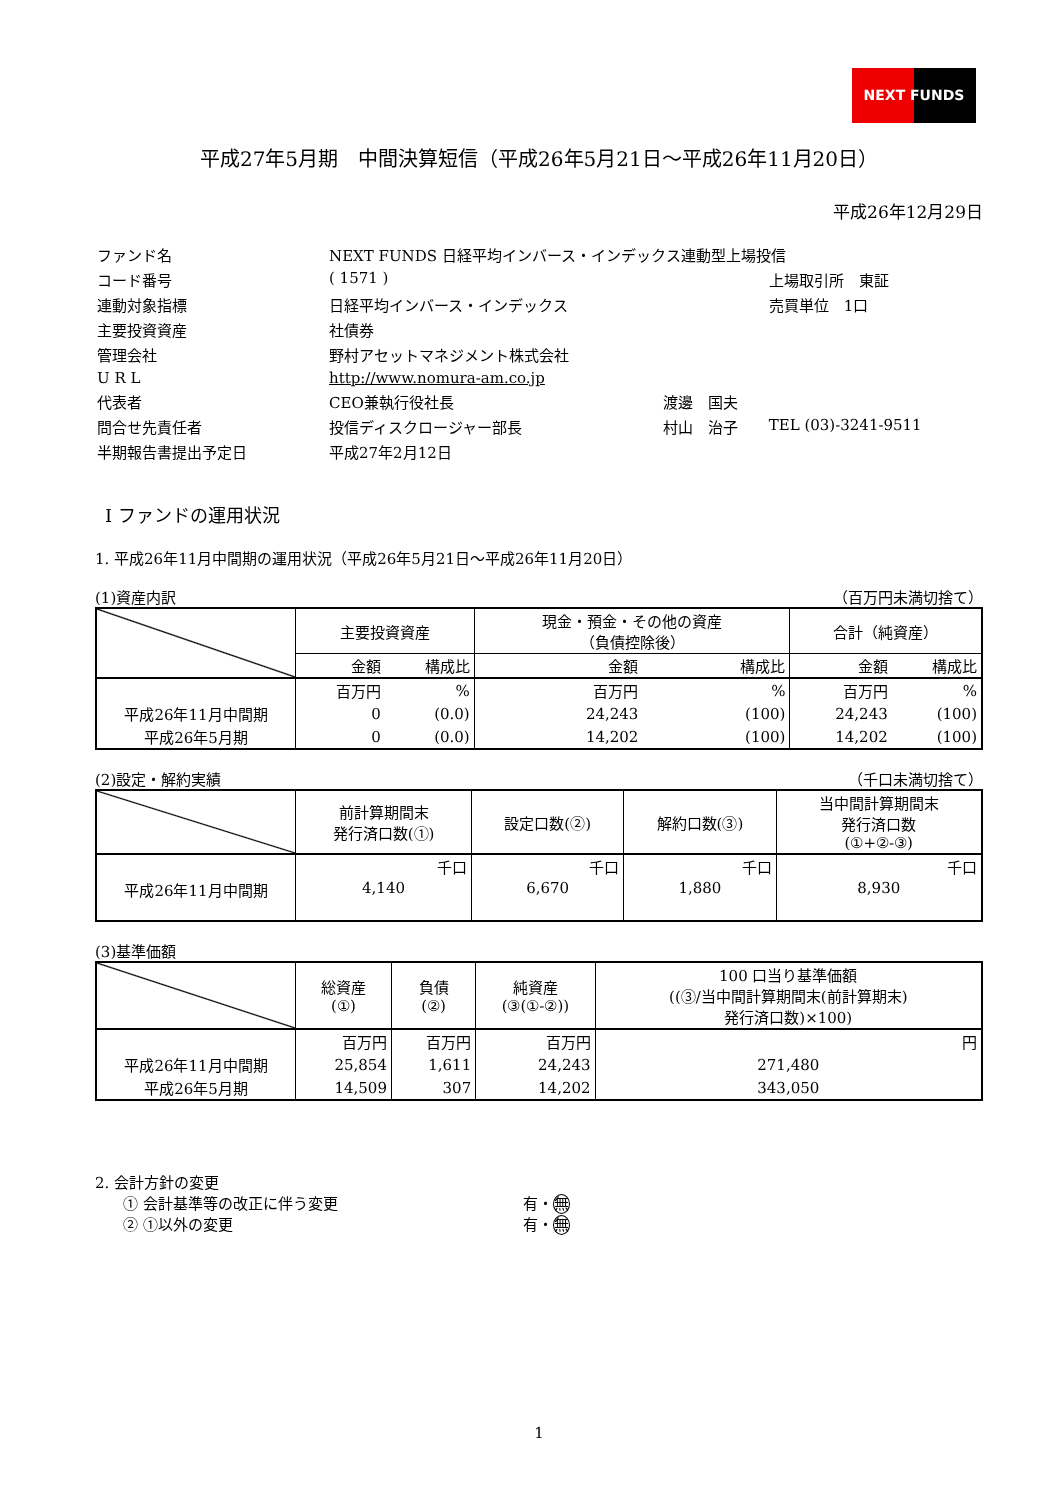NEXT FUNDS
平成27年5月期　中間決算短信（平成26年5月21日～平成26年11月20日）
平成26年12月29日
| ファンド名 | NEXT FUNDS 日経平均インバース・インデックス連動型上場投信 | | |
| コード番号 | ( 1571 ) | | 上場取引所 東証 |
| 連動対象指標 | 日経平均インバース・インデックス | | 売買単位 1口 |
| 主要投資資産 | 社債券 | | |
| 管理会社 | 野村アセットマネジメント株式会社 | | |
| U R L | http://www.nomura-am.co.jp | | |
| 代表者 | CEO兼執行役社長 | 渡邊 国夫 | |
| 問合せ先責任者 | 投信ディスクロージャー部長 | 村山 治子 | TEL (03)-3241-9511 |
| 半期報告書提出予定日 | 平成27年2月12日 | | |
Ⅰ ファンドの運用状況
1. 平成26年11月中間期の運用状況（平成26年5月21日～平成26年11月20日）
(1)資産内訳 （百万円未満切捨て）
| | 主要投資資産 | | 現金・預金・その他の資産 （負債控除後） | | 合計（純資産） | |
| | 金額 | 構成比 | 金額 | 構成比 | 金額 | 構成比 |
| | 百万円 | % | 百万円 | % | 百万円 | % |
| 平成26年11月中間期 | 0 | (0.0) | 24,243 | (100) | 24,243 | (100) |
| 平成26年5月期 | 0 | (0.0) | 14,202 | (100) | 14,202 | (100) |
(2)設定・解約実績 （千口未満切捨て）
| | 前計算期間末 発行済口数(①) | 設定口数(②) | 解約口数(③) | 当中間計算期間末 発行済口数 (①+②-③) |
| --- | --- | --- | --- | --- |
| | 千口 | 千口 | 千口 | 千口 |
| 平成26年11月中間期 | 4,140 | 6,670 | 1,880 | 8,930 |
(3)基準価額
| | 総資産 (①) | 負債 (②) | 純資産 (③(①-②)) | 100 口当り基準価額 ((③/当中間計算期間末(前計算期末) 発行済口数)×100) |
| --- | --- | --- | --- | --- |
| | 百万円 | 百万円 | 百万円 | 円 |
| 平成26年11月中間期 | 25,854 | 1,611 | 24,243 | 271,480 |
| 平成26年5月期 | 14,509 | 307 | 14,202 | 343,050 |
2. 会計方針の変更
① 会計基準等の改正に伴う変更 有・無
② ①以外の変更 有・無
1